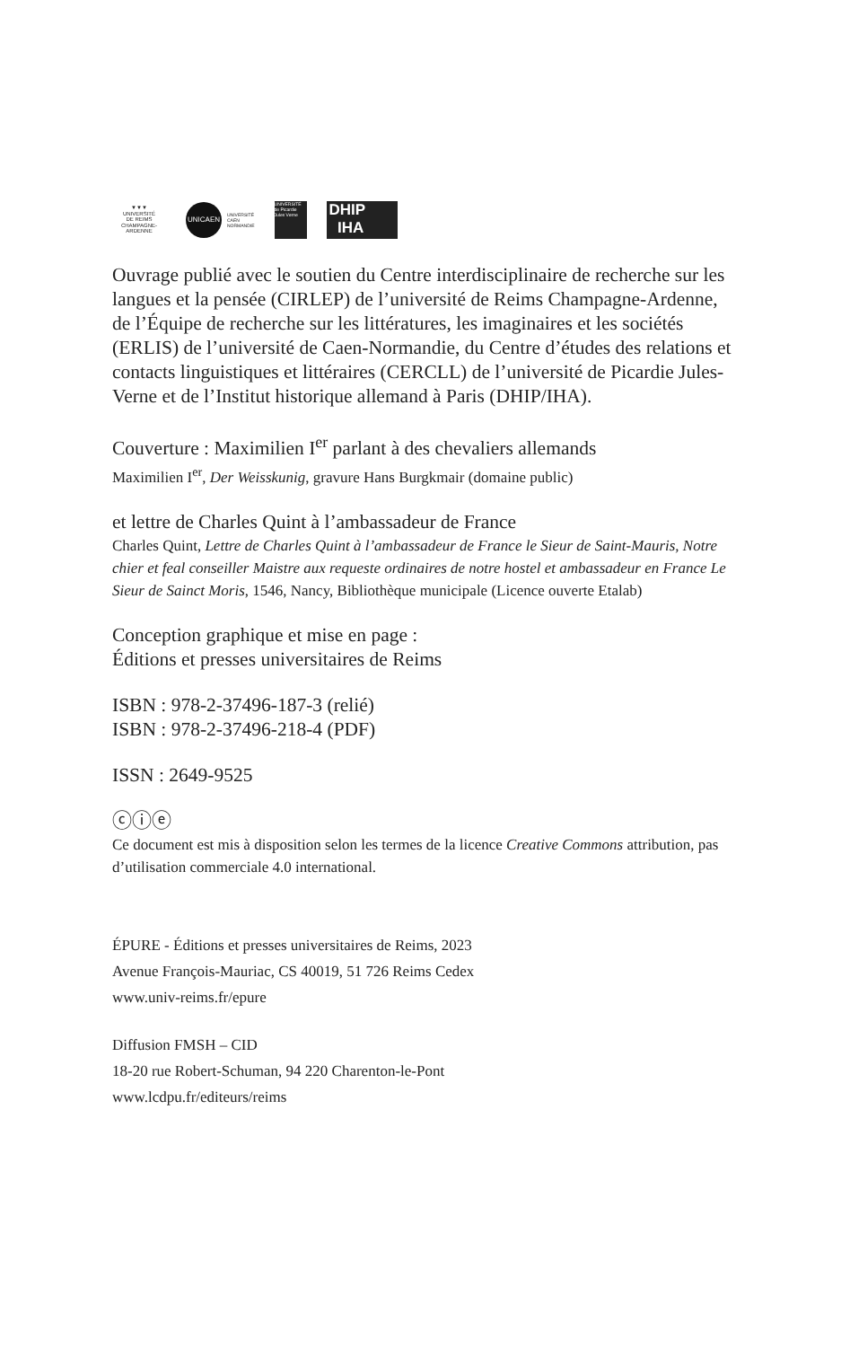▼▼▼
UNIVERSITÉ
DE REIMS
CHAMPAGNE-ARDENNE
UNICAEN
UNIVERSITÉ
CAEN
NORMANDIE
UNIVERSITÉ de Picardie Jules Verne
DHIP
IHA
Ouvrage publié avec le soutien du Centre interdisciplinaire de recherche sur les langues et la pensée (CIRLEP) de l’université de Reims Champagne-Ardenne, de l’Équipe de recherche sur les littératures, les imaginaires et les sociétés (ERLIS) de l’université de Caen-Normandie, du Centre d’études des relations et contacts linguistiques et littéraires (CERCLL) de l’université de Picardie Jules-Verne et de l’Institut historique allemand à Paris (DHIP/IHA).
Couverture : Maximilien I<sup>er</sup> parlant à des chevaliers allemands
Maximilien I<sup>er</sup>, Der Weisskunig, gravure Hans Burgkmair (domaine public)
et lettre de Charles Quint à l’ambassadeur de France
Charles Quint, Lettre de Charles Quint à l’ambassadeur de France le Sieur de Saint-Mauris, Notre chier et feal conseiller Maistre aux requeste ordinaires de notre hostel et ambassadeur en France Le Sieur de Sainct Moris, 1546, Nancy, Bibliothèque municipale (Licence ouverte Etalab)
Conception graphique et mise en page :
Éditions et presses universitaires de Reims
ISBN : 978-2-37496-187-3 (relié)
ISBN : 978-2-37496-218-4 (PDF)
ISSN : 2649-9525
ⓒⓘⓔ
Ce document est mis à disposition selon les termes de la licence Creative Commons attribution, pas d’utilisation commerciale 4.0 international.
ÉPURE - Éditions et presses universitaires de Reims, 2023
Avenue François-Mauriac, CS 40019, 51 726 Reims Cedex
www.univ-reims.fr/epure
Diffusion FMSH – CID
18-20 rue Robert-Schuman, 94 220 Charenton-le-Pont
www.lcdpu.fr/editeurs/reims